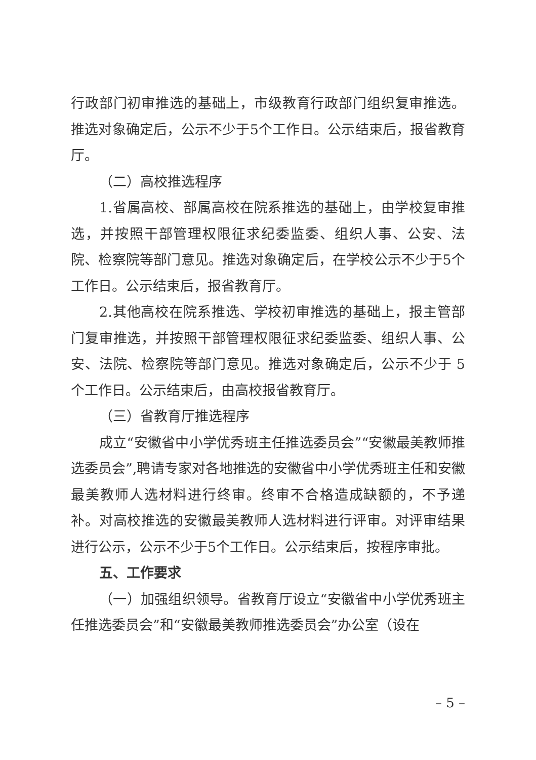行政部门初审推选的基础上，市级教育行政部门组织复审推选。推选对象确定后，公示不少于5个工作日。公示结束后，报省教育厅。
（二）高校推选程序
1.省属高校、部属高校在院系推选的基础上，由学校复审推选，并按照干部管理权限征求纪委监委、组织人事、公安、法院、检察院等部门意见。推选对象确定后，在学校公示不少于5个工作日。公示结束后，报省教育厅。
2.其他高校在院系推选、学校初审推选的基础上，报主管部门复审推选，并按照干部管理权限征求纪委监委、组织人事、公安、法院、检察院等部门意见。推选对象确定后，公示不少于 5个工作日。公示结束后，由高校报省教育厅。
（三）省教育厅推选程序
成立“安徽省中小学优秀班主任推选委员会”“安徽最美教师推选委员会”,聘请专家对各地推选的安徽省中小学优秀班主任和安徽最美教师人选材料进行终审。终审不合格造成缺额的，不予递补。对高校推选的安徽最美教师人选材料进行评审。对评审结果进行公示，公示不少于5个工作日。公示结束后，按程序审批。
五、工作要求
（一）加强组织领导。省教育厅设立“安徽省中小学优秀班主任推选委员会”和“安徽最美教师推选委员会”办公室（设在
– 5 –